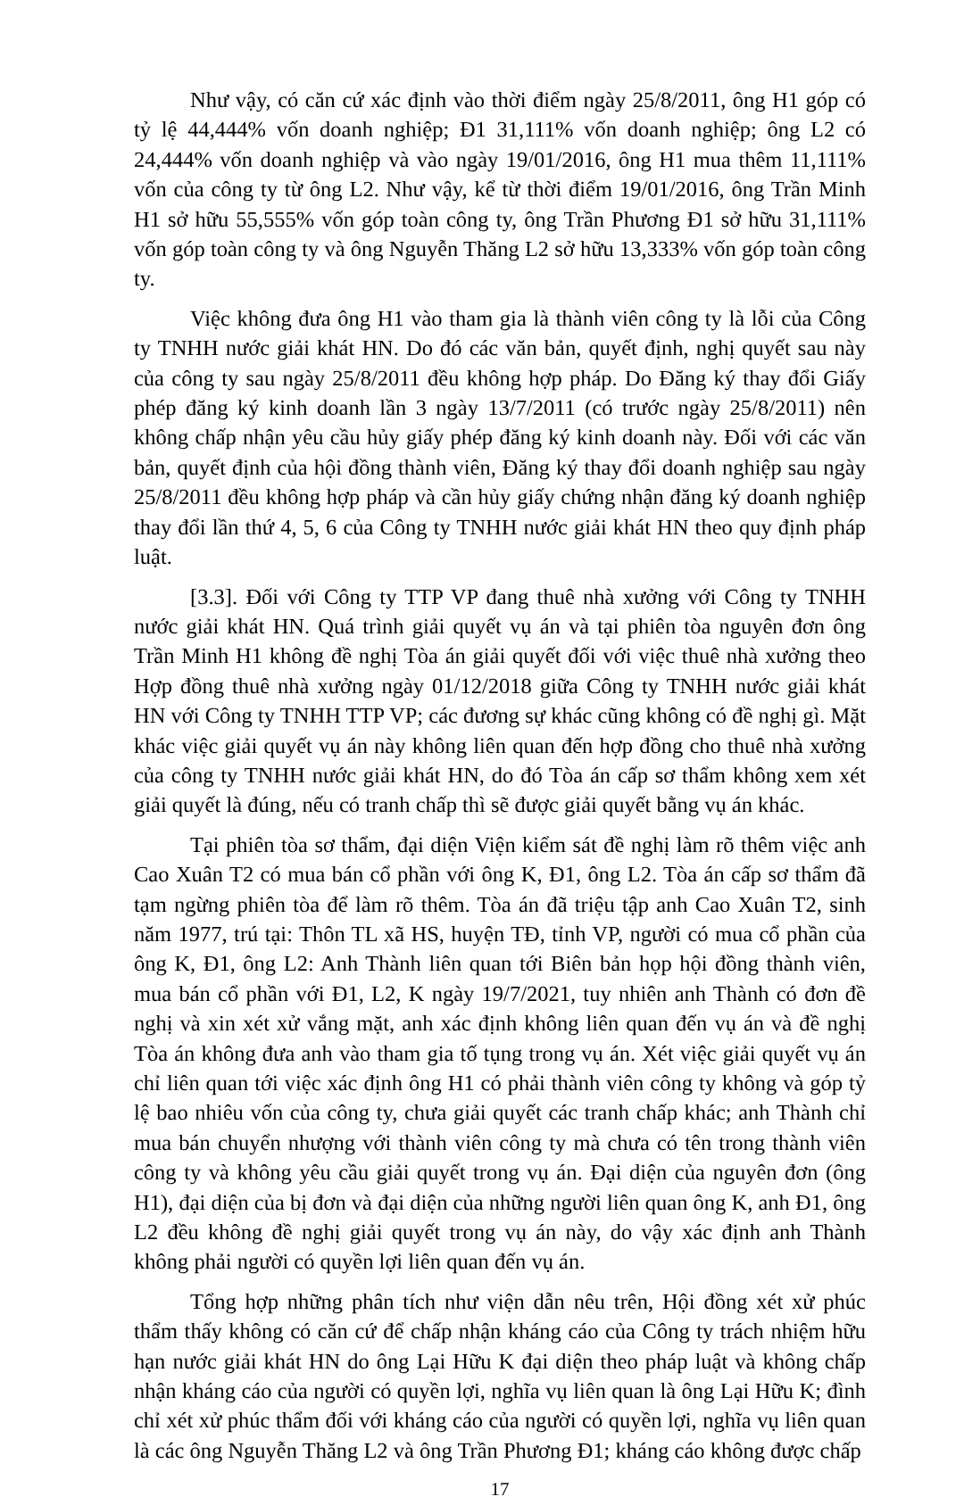Như vậy, có căn cứ xác định vào thời điểm ngày 25/8/2011, ông H1 góp có tỷ lệ 44,444% vốn doanh nghiệp; Đ1 31,111% vốn doanh nghiệp; ông L2 có 24,444% vốn doanh nghiệp và vào ngày 19/01/2016, ông H1 mua thêm 11,111% vốn của công ty từ ông L2. Như vậy, kể từ thời điểm 19/01/2016, ông Trần Minh H1 sở hữu 55,555% vốn góp toàn công ty, ông Trần Phương Đ1 sở hữu 31,111% vốn góp toàn công ty và ông Nguyễn Thăng L2 sở hữu 13,333% vốn góp toàn công ty.
Việc không đưa ông H1 vào tham gia là thành viên công ty là lỗi của Công ty TNHH nước giải khát HN. Do đó các văn bản, quyết định, nghị quyết sau này của công ty sau ngày 25/8/2011 đều không hợp pháp. Do Đăng ký thay đổi Giấy phép đăng ký kinh doanh lần 3 ngày 13/7/2011 (có trước ngày 25/8/2011) nên không chấp nhận yêu cầu hủy giấy phép đăng ký kinh doanh này. Đối với các văn bản, quyết định của hội đồng thành viên, Đăng ký thay đổi doanh nghiệp sau ngày 25/8/2011 đều không hợp pháp và cần hủy giấy chứng nhận đăng ký doanh nghiệp thay đổi lần thứ 4, 5, 6 của Công ty TNHH nước giải khát HN theo quy định pháp luật.
[3.3]. Đối với Công ty TTP VP đang thuê nhà xưởng với Công ty TNHH nước giải khát HN. Quá trình giải quyết vụ án và tại phiên tòa nguyên đơn ông Trần Minh H1 không đề nghị Tòa án giải quyết đối với việc thuê nhà xưởng theo Hợp đồng thuê nhà xưởng ngày 01/12/2018 giữa Công ty TNHH nước giải khát HN với Công ty TNHH TTP VP; các đương sự khác cũng không có đề nghị gì. Mặt khác việc giải quyết vụ án này không liên quan đến hợp đồng cho thuê nhà xưởng của công ty TNHH nước giải khát HN, do đó Tòa án cấp sơ thẩm không xem xét giải quyết là đúng, nếu có tranh chấp thì sẽ được giải quyết bằng vụ án khác.
Tại phiên tòa sơ thẩm, đại diện Viện kiểm sát đề nghị làm rõ thêm việc anh Cao Xuân T2 có mua bán cổ phần với ông K, Đ1, ông L2. Tòa án cấp sơ thẩm đã tạm ngừng phiên tòa để làm rõ thêm. Tòa án đã triệu tập anh Cao Xuân T2, sinh năm 1977, trú tại: Thôn TL xã HS, huyện TĐ, tỉnh VP, người có mua cổ phần của ông K, Đ1, ông L2: Anh Thành liên quan tới Biên bản họp hội đồng thành viên, mua bán cổ phần với Đ1, L2, K ngày 19/7/2021, tuy nhiên anh Thành có đơn đề nghị và xin xét xử vắng mặt, anh xác định không liên quan đến vụ án và đề nghị Tòa án không đưa anh vào tham gia tố tụng trong vụ án. Xét việc giải quyết vụ án chỉ liên quan tới việc xác định ông H1 có phải thành viên công ty không và góp tỷ lệ bao nhiêu vốn của công ty, chưa giải quyết các tranh chấp khác; anh Thành chỉ mua bán chuyển nhượng với thành viên công ty mà chưa có tên trong thành viên công ty và không yêu cầu giải quyết trong vụ án. Đại diện của nguyên đơn (ông H1), đại diện của bị đơn và đại diện của những người liên quan ông K, anh Đ1, ông L2 đều không đề nghị giải quyết trong vụ án này, do vậy xác định anh Thành không phải người có quyền lợi liên quan đến vụ án.
Tổng hợp những phân tích như viện dẫn nêu trên, Hội đồng xét xử phúc thẩm thấy không có căn cứ để chấp nhận kháng cáo của Công ty trách nhiệm hữu hạn nước giải khát HN do ông Lại Hữu K đại diện theo pháp luật và không chấp nhận kháng cáo của người có quyền lợi, nghĩa vụ liên quan là ông Lại Hữu K; đình chỉ xét xử phúc thẩm đối với kháng cáo của người có quyền lợi, nghĩa vụ liên quan là các ông Nguyễn Thăng L2 và ông Trần Phương Đ1; kháng cáo không được chấp
17